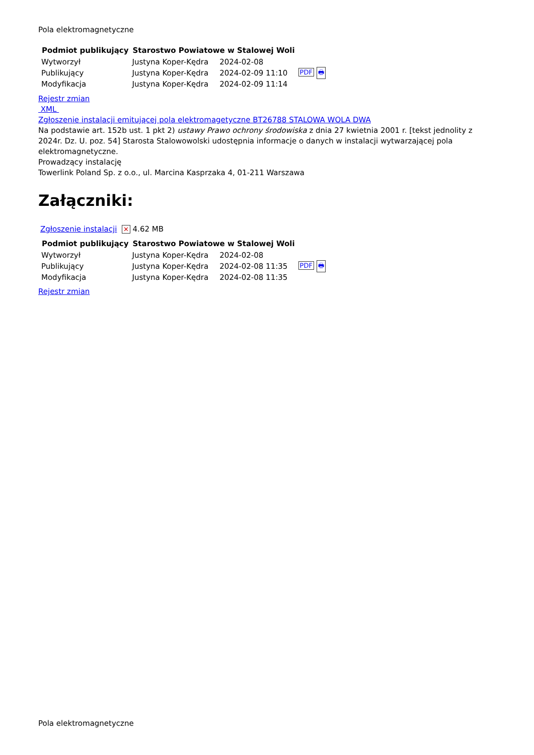Pola elektromagnetyczne
| Podmiot publikujący | Starostwo Powiatowe w Stalowej Woli | | |
| Wytworzył | Justyna Koper-Kędra | 2024-02-08 | PDF 🖶 |
| Publikujący | Justyna Koper-Kędra | 2024-02-09 11:10 | |
| Modyfikacja | Justyna Koper-Kędra | 2024-02-09 11:14 | |
Rejestr zmian
XML
Zgłoszenie instalacji emitującej pola elektromagetyczne BT26788 STALOWA WOLA DWA
Na podstawie art. 152b ust. 1 pkt 2) ustawy Prawo ochrony środowiska z dnia 27 kwietnia 2001 r. [tekst jednolity z 2024r. Dz. U. poz. 54] Starosta Stalowowolski udostępnia informacje o danych w instalacji wytwarzającej pola elektromagnetyczne.
Prowadzący instalację
Towerlink Poland Sp. z o.o., ul. Marcina Kasprzaka 4, 01-211 Warszawa
Załączniki:
Zgłoszenie instalacji ✕ 4.62 MB
| Podmiot publikujący | Starostwo Powiatowe w Stalowej Woli | | |
| Wytworzył | Justyna Koper-Kędra | 2024-02-08 | PDF 🖶 |
| Publikujący | Justyna Koper-Kędra | 2024-02-08 11:35 | |
| Modyfikacja | Justyna Koper-Kędra | 2024-02-08 11:35 | |
Rejestr zmian
Pola elektromagnetyczne